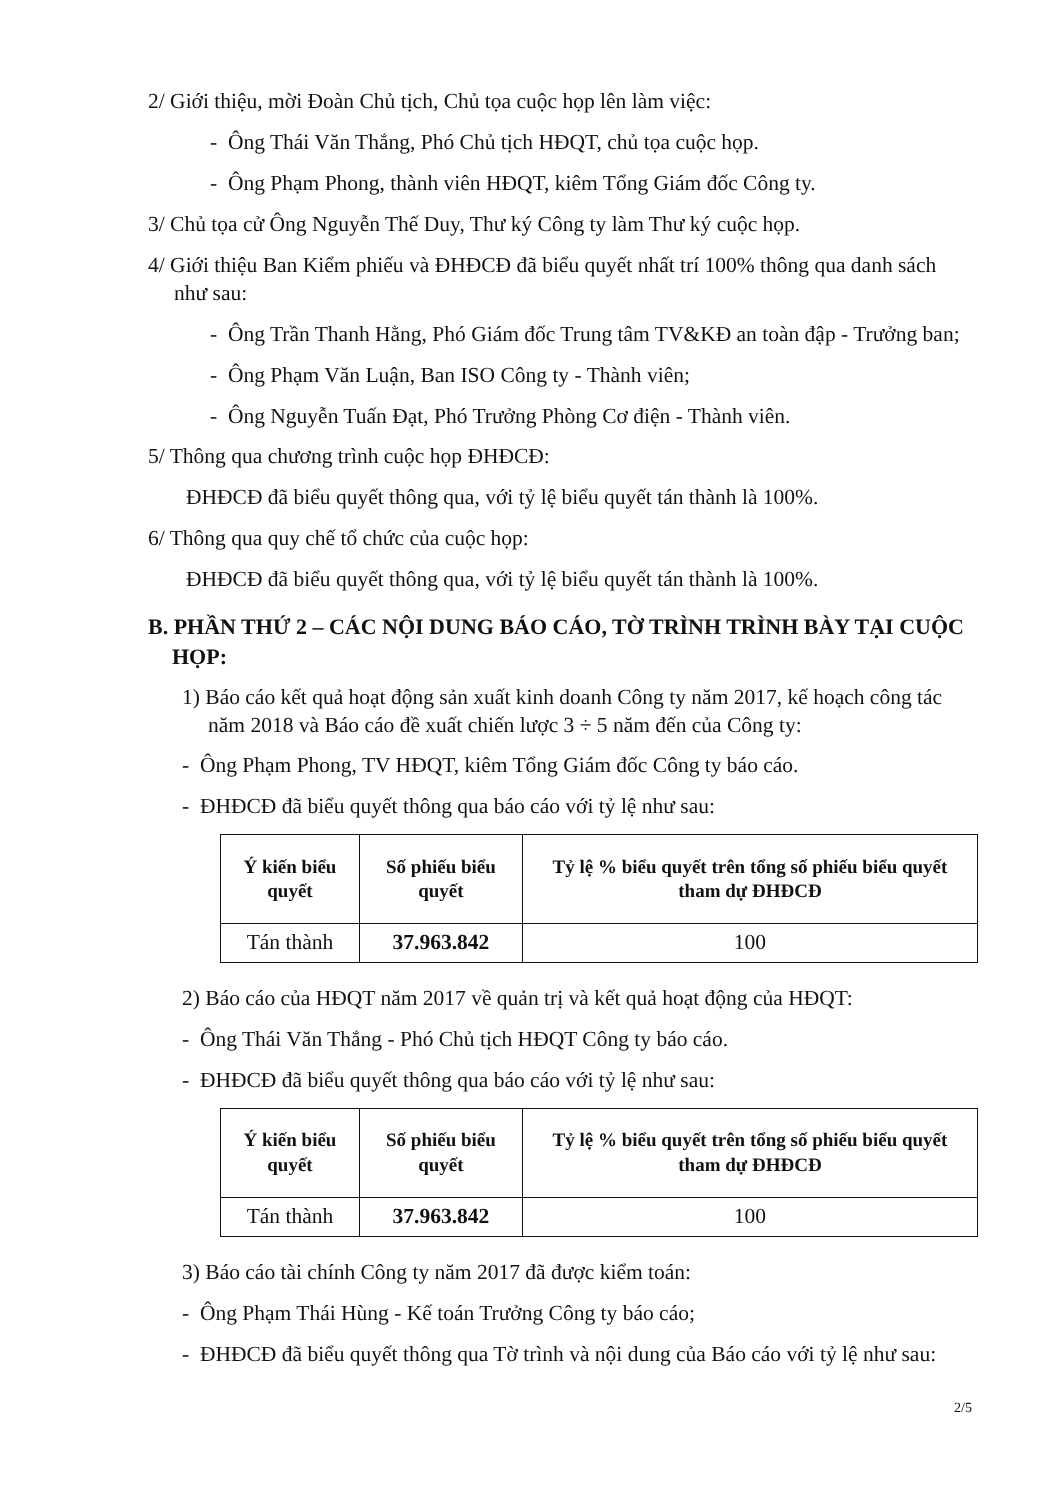2/ Giới thiệu, mời Đoàn Chủ tịch, Chủ tọa cuộc họp lên làm việc:
- Ông Thái Văn Thắng, Phó Chủ tịch HĐQT, chủ tọa cuộc họp.
- Ông Phạm Phong, thành viên HĐQT, kiêm Tổng Giám đốc Công ty.
3/ Chủ tọa cử Ông Nguyễn Thế Duy, Thư ký Công ty làm Thư ký cuộc họp.
4/ Giới thiệu Ban Kiểm phiếu và ĐHĐCĐ đã biểu quyết nhất trí 100% thông qua danh sách như sau:
- Ông Trần Thanh Hằng, Phó Giám đốc Trung tâm TV&KĐ an toàn đập - Trưởng ban;
- Ông Phạm Văn Luận, Ban ISO Công ty - Thành viên;
- Ông Nguyễn Tuấn Đạt, Phó Trưởng Phòng Cơ điện - Thành viên.
5/ Thông qua chương trình cuộc họp ĐHĐCĐ:
ĐHĐCĐ đã biểu quyết thông qua, với tỷ lệ biểu quyết tán thành là 100%.
6/ Thông qua quy chế tổ chức của cuộc họp:
ĐHĐCĐ đã biểu quyết thông qua, với tỷ lệ biểu quyết tán thành là 100%.
B. PHẦN THỨ 2 – CÁC NỘI DUNG BÁO CÁO, TỜ TRÌNH TRÌNH BÀY TẠI CUỘC HỌP:
1) Báo cáo kết quả hoạt động sản xuất kinh doanh Công ty năm 2017, kế hoạch công tác năm 2018 và Báo cáo đề xuất chiến lược 3 ÷ 5 năm đến của Công ty:
- Ông Phạm Phong, TV HĐQT, kiêm Tổng Giám đốc Công ty báo cáo.
- ĐHĐCĐ đã biểu quyết thông qua báo cáo với tỷ lệ như sau:
| Ý kiến biểu quyết | Số phiếu biểu quyết | Tỷ lệ % biểu quyết trên tổng số phiếu biểu quyết tham dự ĐHĐCĐ |
| --- | --- | --- |
| Tán thành | 37.963.842 | 100 |
2) Báo cáo của HĐQT năm 2017 về quản trị và kết quả hoạt động của HĐQT:
- Ông Thái Văn Thắng - Phó Chủ tịch HĐQT Công ty báo cáo.
- ĐHĐCĐ đã biểu quyết thông qua báo cáo với tỷ lệ như sau:
| Ý kiến biểu quyết | Số phiếu biểu quyết | Tỷ lệ % biểu quyết trên tổng số phiếu biểu quyết tham dự ĐHĐCĐ |
| --- | --- | --- |
| Tán thành | 37.963.842 | 100 |
3) Báo cáo tài chính Công ty năm 2017 đã được kiểm toán:
- Ông Phạm Thái Hùng - Kế toán Trưởng Công ty báo cáo;
- ĐHĐCĐ đã biểu quyết thông qua Tờ trình và nội dung của Báo cáo với tỷ lệ như sau:
2/5